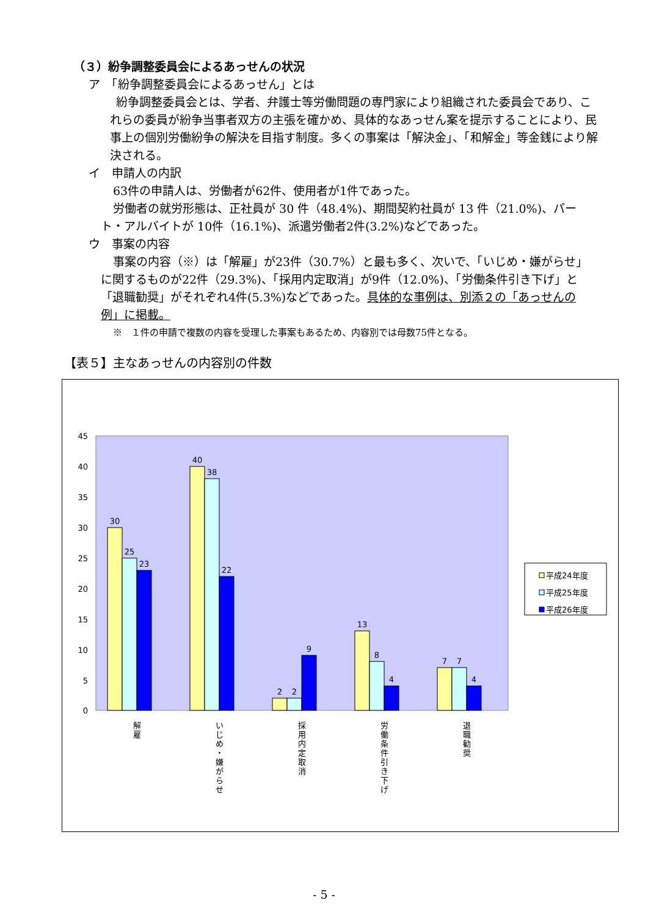（３）紛争調整委員会によるあっせんの状況
ア　「紛争調整委員会によるあっせん」とは
紛争調整委員会とは、学者、弁護士等労働問題の専門家により組織された委員会であり、これらの委員が紛争当事者双方の主張を確かめ、具体的なあっせん案を提示することにより、民事上の個別労働紛争の解決を目指す制度。多くの事案は「解決金」、「和解金」等金銭により解決される。
イ　申請人の内訳
63件の申請人は、労働者が62件、使用者が1件であった。
労働者の就労形態は、正社員が 30 件（48.4%)、期間契約社員が 13 件（21.0%)、パート・アルバイトが 10件（16.1%)、派遣労働者2件(3.2%)などであった。
ウ　事案の内容
事案の内容（※）は「解雇」が23件（30.7%）と最も多く、次いで、「いじめ・嫌がらせ」に関するものが22件（29.3%)、「採用内定取消」が9件（12.0%)、「労働条件引き下げ」と「退職勧奨」がそれぞれ4件(5.3%)などであった。具体的な事例は、別添２の「あっせんの例」に掲載。
※　１件の申請で複数の内容を受理した事案もあるため、内容別では母数75件となる。
【表５】主なあっせんの内容別の件数
45
40
35
30
25
20
15
10
5
0
30
25
23
40
38
22
2
2
9
13
8
4
7
7
4
解
雇
い
じ
め
・
嫌
が
ら
せ
採
用
内
定
取
消
労
働
条
件
引
き
下
げ
退
職
勧
奨
平成24年度
平成25年度
平成26年度
- 5 -